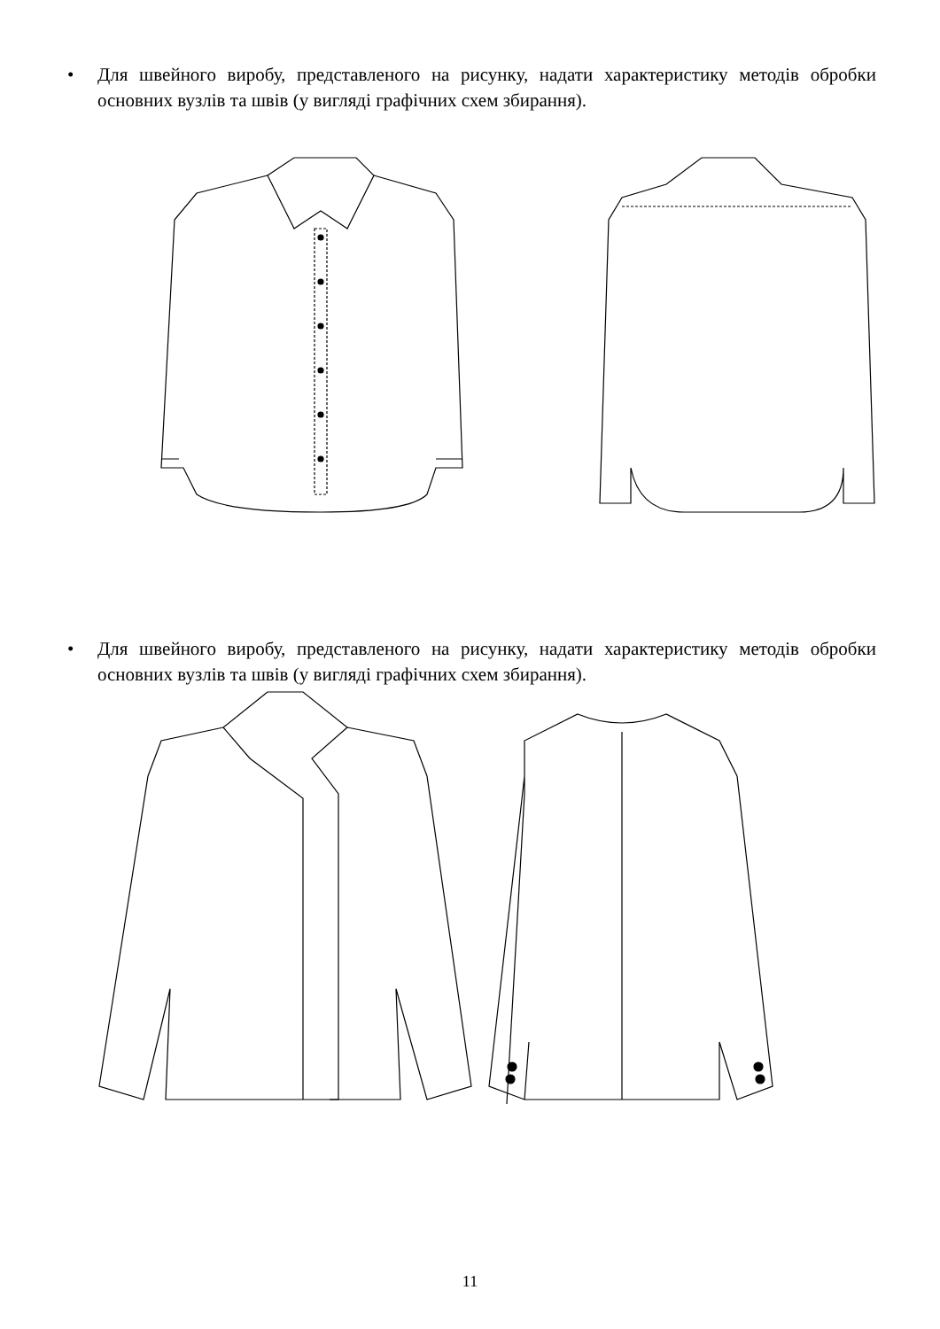• Для швейного виробу, представленого на рисунку, надати характеристику методів обробки основних вузлів та швів (у вигляді графічних схем збирання).
• Для швейного виробу, представленого на рисунку, надати характеристику методів обробки основних вузлів та швів (у вигляді графічних схем збирання).
11